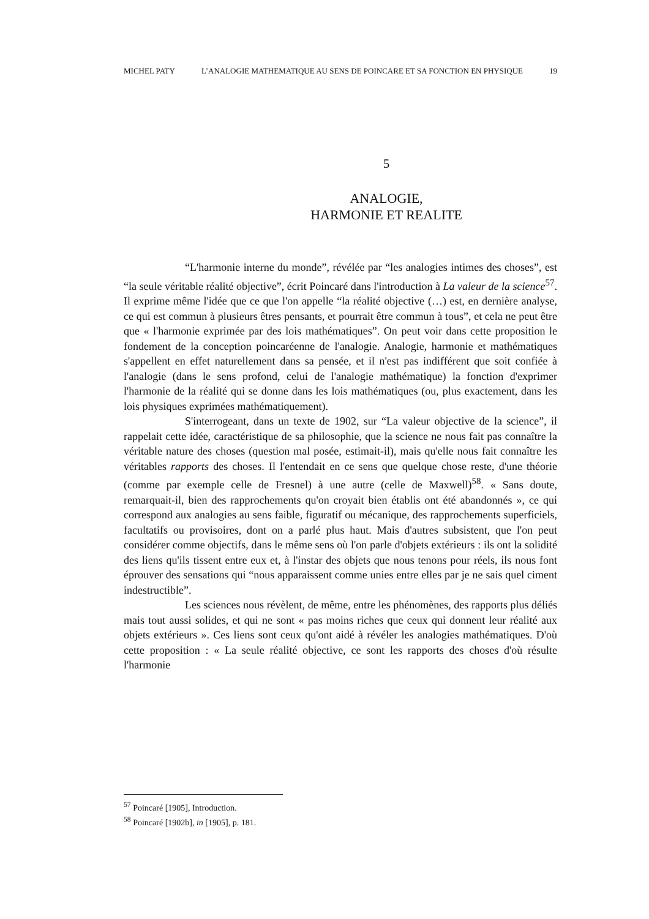MICHEL PATY L’ANALOGIE MATHEMATIQUE AU SENS DE POINCARE ET SA FONCTION EN PHYSIQUE 19
5
ANALOGIE,
HARMONIE ET REALITE
“L'harmonie interne du monde”, révélée par “les analogies intimes des choses”, est “la seule véritable réalité objective”, écrit Poincaré dans l'introduction à La valeur de la science<sup>57</sup>. Il exprime même l'idée que ce que l'on appelle “la réalité objective (…) est, en dernière analyse, ce qui est commun à plusieurs êtres pensants, et pourrait être commun à tous”, et cela ne peut être que « l'harmonie exprimée par des lois mathématiques”. On peut voir dans cette proposition le fondement de la conception poincaréenne de l'analogie. Analogie, harmonie et mathématiques s'appellent en effet naturellement dans sa pensée, et il n'est pas indifférent que soit confiée à l'analogie (dans le sens profond, celui de l'analogie mathématique) la fonction d'exprimer l'harmonie de la réalité qui se donne dans les lois mathématiques (ou, plus exactement, dans les lois physiques exprimées mathématiquement).
S'interrogeant, dans un texte de 1902, sur “La valeur objective de la science”, il rappelait cette idée, caractéristique de sa philosophie, que la science ne nous fait pas connaître la véritable nature des choses (question mal posée, estimait-il), mais qu'elle nous fait connaître les véritables rapports des choses. Il l'entendait en ce sens que quelque chose reste, d'une théorie (comme par exemple celle de Fresnel) à une autre (celle de Maxwell)<sup>58</sup>. « Sans doute, remarquait-il, bien des rapprochements qu'on croyait bien établis ont été abandonnés », ce qui correspond aux analogies au sens faible, figuratif ou mécanique, des rapprochements superficiels, facultatifs ou provisoires, dont on a parlé plus haut. Mais d'autres subsistent, que l'on peut considérer comme objectifs, dans le même sens où l'on parle d'objets extérieurs : ils ont la solidité des liens qu'ils tissent entre eux et, à l'instar des objets que nous tenons pour réels, ils nous font éprouver des sensations qui “nous apparaissent comme unies entre elles par je ne sais quel ciment indestructible”.
Les sciences nous révèlent, de même, entre les phénomènes, des rapports plus déliés mais tout aussi solides, et qui ne sont « pas moins riches que ceux qui donnent leur réalité aux objets extérieurs ». Ces liens sont ceux qu'ont aidé à révéler les analogies mathématiques. D'où cette proposition : « La seule réalité objective, ce sont les rapports des choses d'où résulte l'harmonie
<sup>57</sup> Poincaré [1905], Introduction.
<sup>58</sup> Poincaré [1902b], in [1905], p. 181.